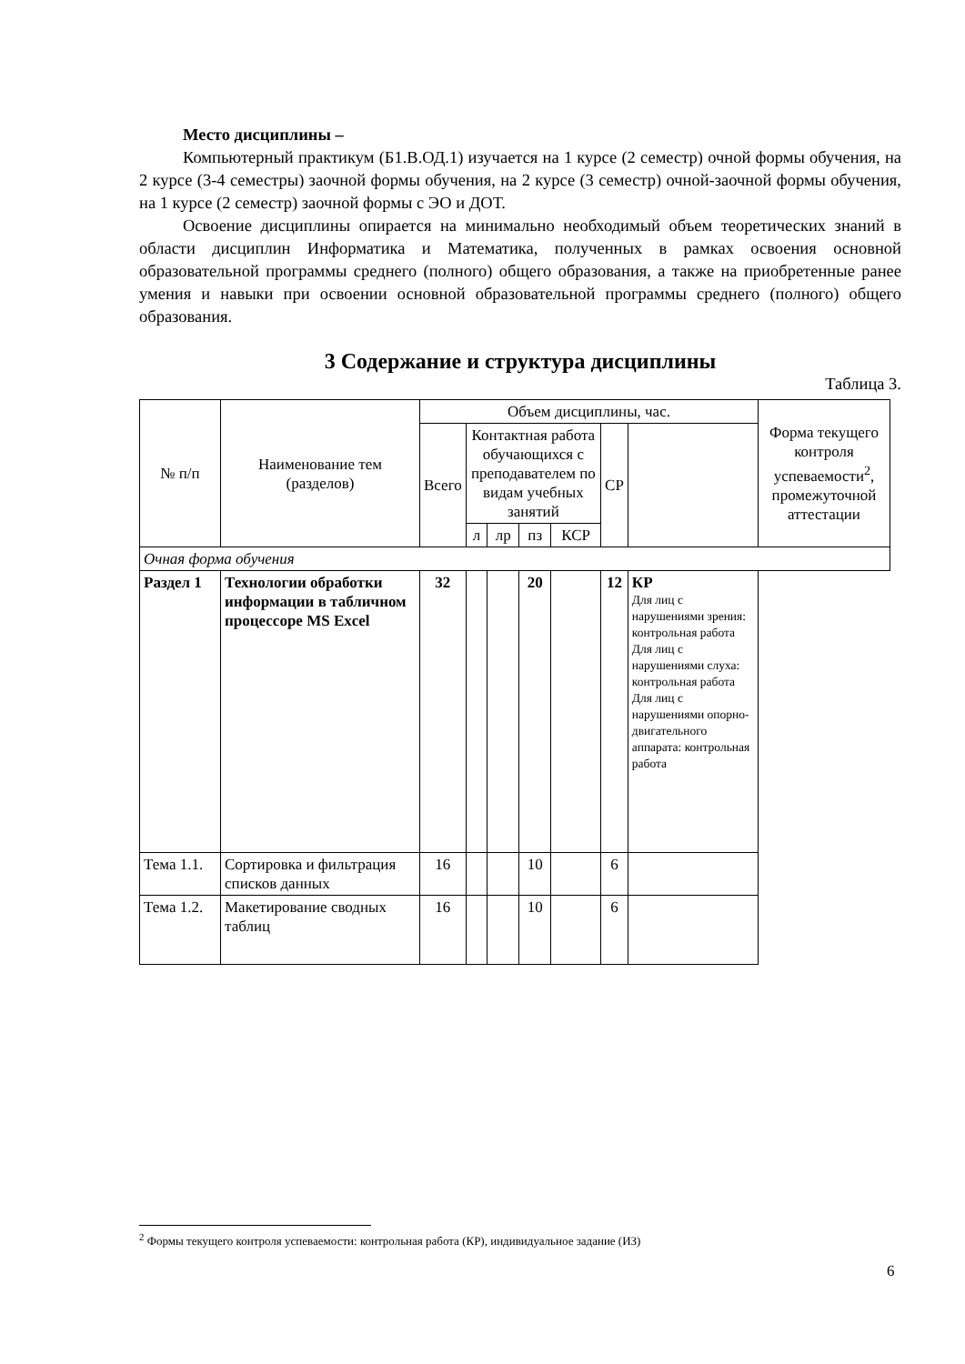Место дисциплины –
Компьютерный практикум (Б1.В.ОД.1) изучается на 1 курсе (2 семестр) очной формы обучения, на 2 курсе (3-4 семестры) заочной формы обучения, на 2 курсе (3 семестр) очной-заочной формы обучения, на 1 курсе (2 семестр) заочной формы с ЭО и ДОТ.
Освоение дисциплины опирается на минимально необходимый объем теоретических знаний в области дисциплин Информатика и Математика, полученных в рамках освоения основной образовательной программы среднего (полного) общего образования, а также на приобретенные ранее умения и навыки при освоении основной образовательной программы среднего (полного) общего образования.
3 Содержание и структура дисциплины
Таблица 3.
| № п/п | Наименование тем (разделов) | Объем дисциплины, час. | | | | | | | Форма текущего контроля успеваемости<sup>2</sup>, промежуточной аттестации |
| --- | --- | --- | --- | --- | --- | --- | --- | --- | --- |
| | | Всего | Контактная работа обучающихся с преподавателем по видам учебных занятий | | | | СР | | |
| | | | л | лр | пз | КСР | | | |
| Очная форма обучения | | | | | | | | | |
| Раздел 1 | Технологии обработки информации в табличном процессоре MS Excel | 32 | | | 20 | | 12 | КР Для лиц с нарушениями зрения: контрольная работа Для лиц с нарушениями слуха: контрольная работа Для лиц с нарушениями опорно-двигательного аппарата: контрольная работа | |
| Тема 1.1. | Сортировка и фильтрация списков данных | 16 | | | 10 | | 6 | | |
| Тема 1.2. | Макетирование сводных таблиц | 16 | | | 10 | | 6 | | |
<sup>2</sup> Формы текущего контроля успеваемости: контрольная работа (КР), индивидуальное задание (ИЗ)
6